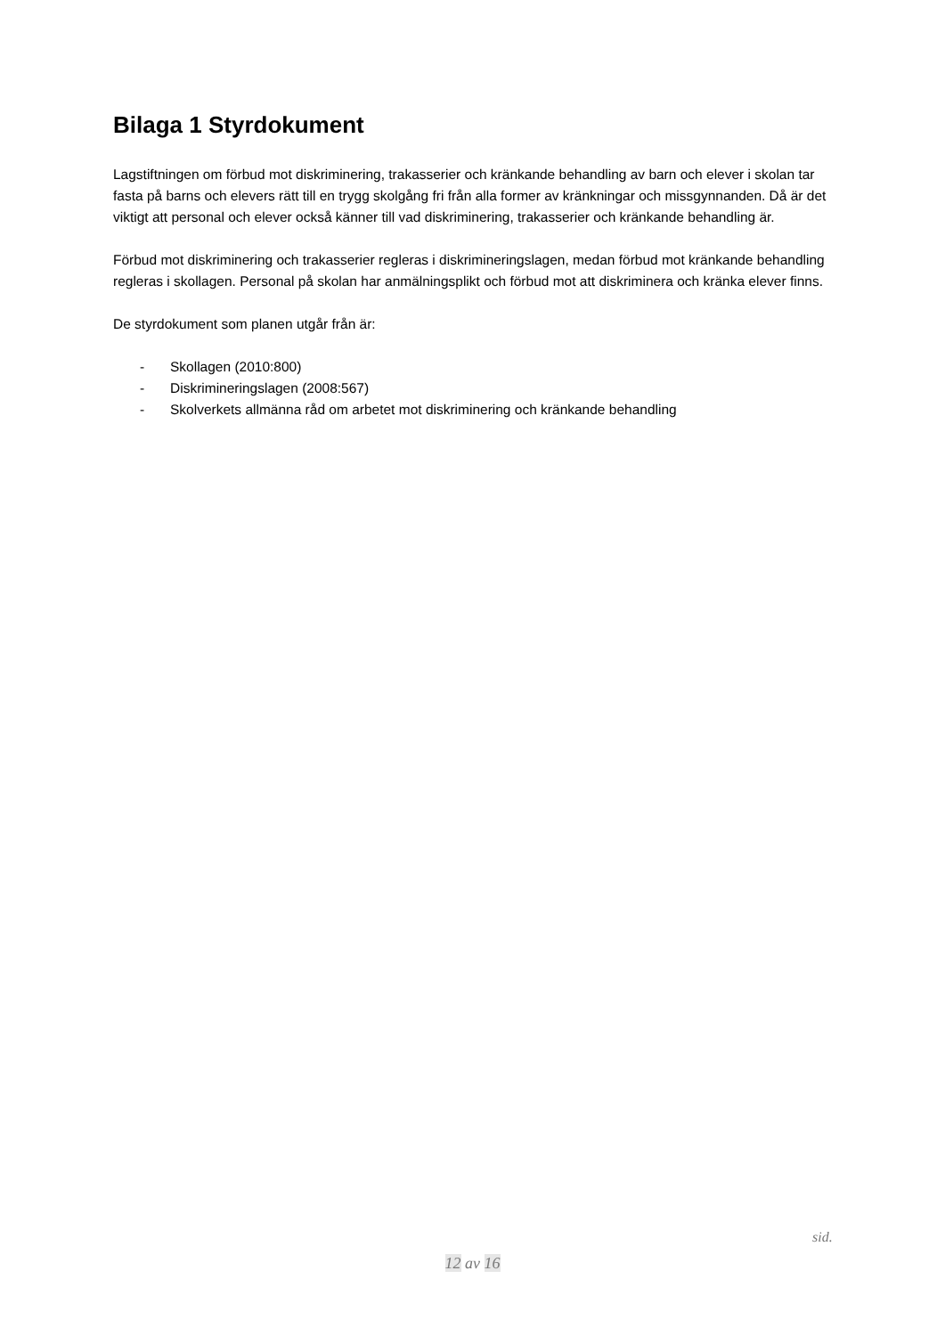Bilaga 1 Styrdokument
Lagstiftningen om förbud mot diskriminering, trakasserier och kränkande behandling av barn och elever i skolan tar fasta på barns och elevers rätt till en trygg skolgång fri från alla former av kränkningar och missgynnanden. Då är det viktigt att personal och elever också känner till vad diskriminering, trakasserier och kränkande behandling är.
Förbud mot diskriminering och trakasserier regleras i diskrimineringslagen, medan förbud mot kränkande behandling regleras i skollagen. Personal på skolan har anmälningsplikt och förbud mot att diskriminera och kränka elever finns.
De styrdokument som planen utgår från är:
- Skollagen (2010:800)
- Diskrimineringslagen (2008:567)
- Skolverkets allmänna råd om arbetet mot diskriminering och kränkande behandling
sid.
12 av 16